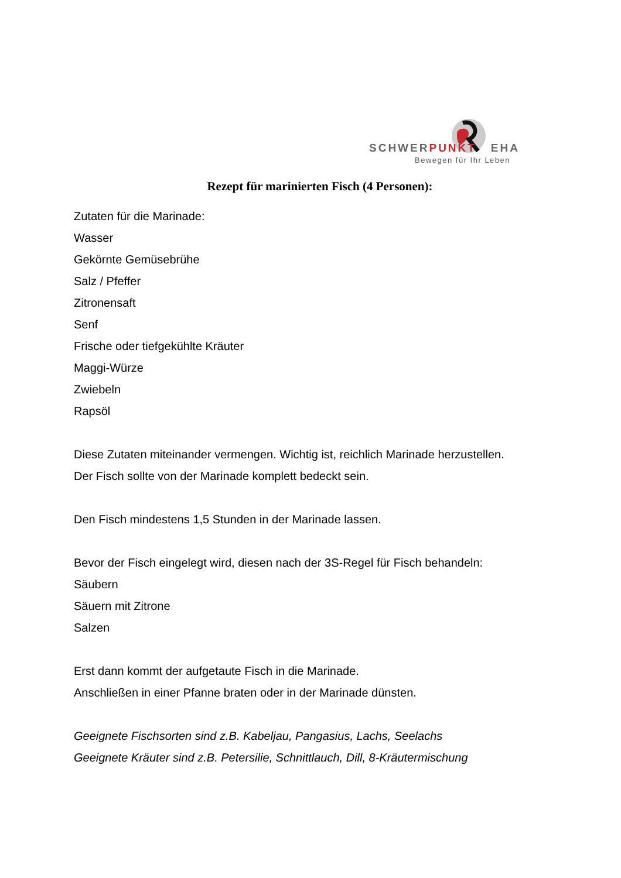SCHWERPUNKT EHA
Bewegen für Ihr Leben
Rezept für marinierten Fisch (4 Personen):
Zutaten für die Marinade:
Wasser
Gekörnte Gemüsebrühe
Salz / Pfeffer
Zitronensaft
Senf
Frische oder tiefgekühlte Kräuter
Maggi-Würze
Zwiebeln
Rapsöl
Diese Zutaten miteinander vermengen. Wichtig ist, reichlich Marinade herzustellen.
Der Fisch sollte von der Marinade komplett bedeckt sein.
Den Fisch mindestens 1,5 Stunden in der Marinade lassen.
Bevor der Fisch eingelegt wird, diesen nach der 3S-Regel für Fisch behandeln:
Säubern
Säuern mit Zitrone
Salzen
Erst dann kommt der aufgetaute Fisch in die Marinade.
Anschließen in einer Pfanne braten oder in der Marinade dünsten.
Geeignete Fischsorten sind z.B. Kabeljau, Pangasius, Lachs, Seelachs
Geeignete Kräuter sind z.B. Petersilie, Schnittlauch, Dill, 8-Kräutermischung